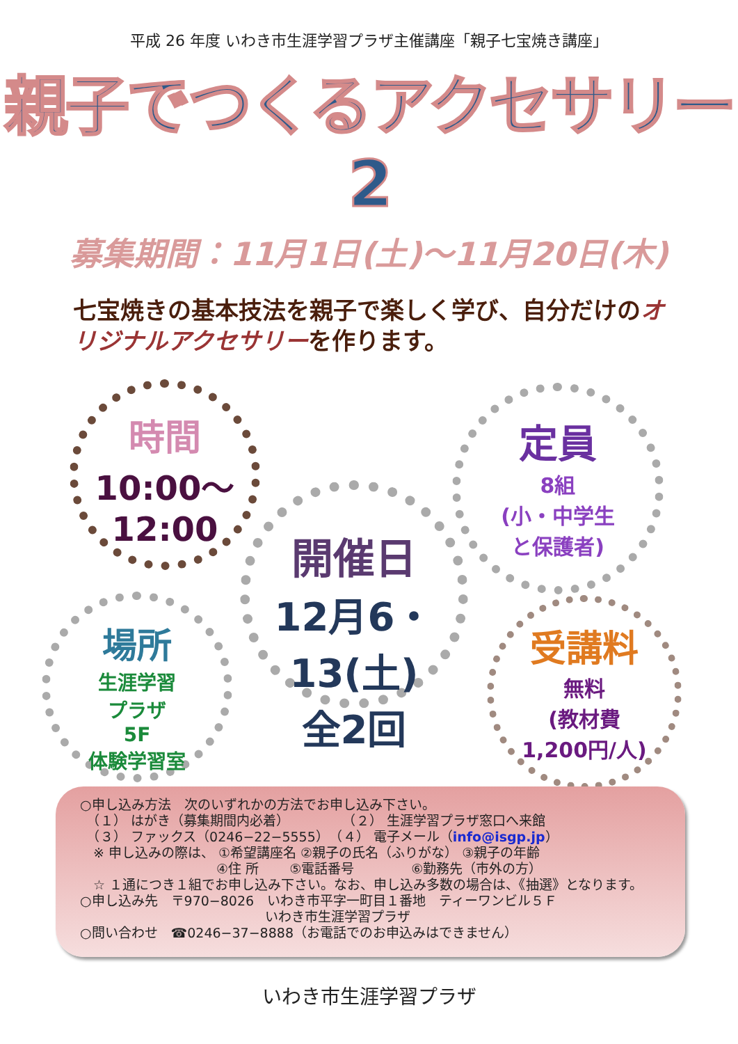平成 26 年度 いわき市生涯学習プラザ主催講座「親子七宝焼き講座」
親子でつくるアクセサリー2
募集期間：11月1日(土)～11月20日(木)
七宝焼きの基本技法を親子で楽しく学び、自分だけのオリジナルアクセサリーを作ります。
時間
10:00～
12:00
定員
8組
(小・中学生
と保護者)
開催日
12月6・13(土)
全2回
場所
生涯学習
プラザ
5F
体験学習室
受講料
無料
(教材費
1,200円/人)
○申し込み方法　次のいずれかの方法でお申し込み下さい。
　（１） はがき（募集期間内必着）　　　　　（２） 生涯学習プラザ窓口へ来館
　（３） ファックス（0246−22−5555）　（４） 電子メール（info@isgp.jp）
　※ 申し込みの際は、 ①希望講座名 ②親子の氏名（ふりがな） ③親子の年齢
　　　　　　　　　　 ④住 所　　 ⑤電話番号　　　　 ⑥勤務先（市外の方）
　☆ １通につき１組でお申し込み下さい。なお、申し込み多数の場合は、《抽選》となります。
○申し込み先　〒970−8026　いわき市平字一町目１番地　ティーワンビル５Ｆ
　　　　　　　　　　　　　　いわき市生涯学習プラザ
○問い合わせ　☎0246−37−8888（お電話でのお申込みはできません）
いわき市生涯学習プラザ